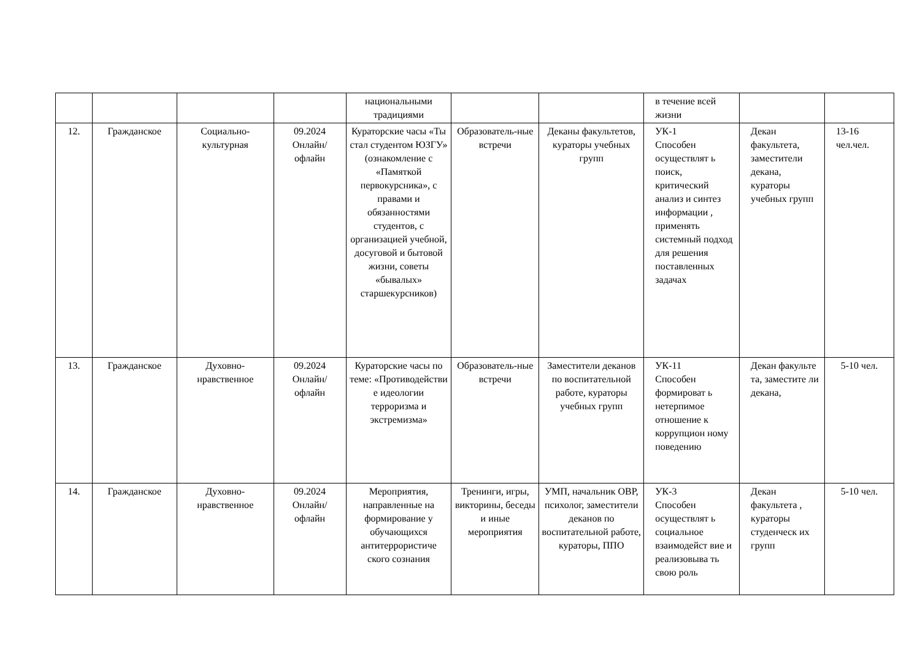| | | | | национальными традициями | | | в течение всей жизни | | |
| 12. | Гражданское | Социально-культурная | 09.2024 Онлайн/ офлайн | Кураторские часы «Ты стал студентом ЮЗГУ» (ознакомление с «Памяткой первокурсника», с правами и обязанностями студентов, с организацией учебной, досуговой и бытовой жизни, советы «бывалых» старшекурсников) | Образователь-ные встречи | Деканы факультетов, кураторы учебных групп | УК-1 Способен осуществлят ь поиск, критический анализ и синтез информации , применять системный подход для решения поставленных задачах | Декан факультета, заместители декана, кураторы учебных групп | 13-16 чел.чел. |
| 13. | Гражданское | Духовно-нравственное | 09.2024 Онлайн/ офлайн | Кураторские часы по теме: «Противодействи е идеологии терроризма и экстремизма» | Образователь-ные встречи | Заместители деканов по воспитательной работе, кураторы учебных групп | УК-11 Способен формироват ь нетерпимое отношение к коррупцион ному поведению | Декан факульте та, заместите ли декана, | 5-10 чел. |
| 14. | Гражданское | Духовно-нравственное | 09.2024 Онлайн/ офлайн | Мероприятия, направленные на формирование у обучающихся антитеррористиче ского сознания | Тренинги, игры, викторины, беседы и иные мероприятия | УМП, начальник ОВР, психолог, заместители деканов по воспитательной работе, кураторы, ППО | УК-3 Способен осуществлят ь социальное взаимодейст вие и реализовыва ть свою роль | Декан факультета , кураторы студенческ их групп | 5-10 чел. |